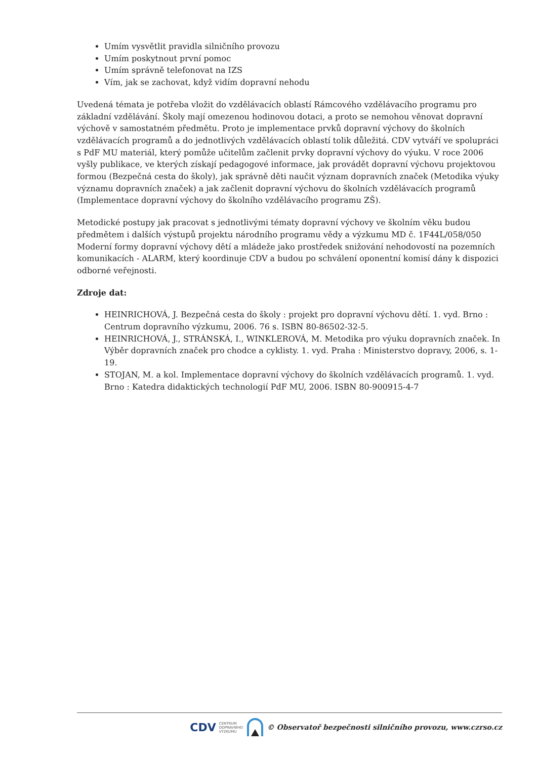Umím vysvětlit pravidla silničního provozu
Umím poskytnout první pomoc
Umím správně telefonovat na IZS
Vím, jak se zachovat, když vidím dopravní nehodu
Uvedená témata je potřeba vložit do vzdělávacích oblastí Rámcového vzdělávacího programu pro základní vzdělávání. Školy mají omezenou hodinovou dotaci, a proto se nemohou věnovat dopravní výchově v samostatném předmětu. Proto je implementace prvků dopravní výchovy do školních vzdělávacích programů a do jednotlivých vzdělávacích oblastí tolik důležitá. CDV vytváří ve spolupráci s PdF MU materiál, který pomůže učitelům začlenit prvky dopravní výchovy do výuku. V roce 2006 vyšly publikace, ve kterých získají pedagogové informace, jak provádět dopravní výchovu projektovou formou (Bezpečná cesta do školy), jak správně děti naučit význam dopravních značek (Metodika výuky významu dopravních značek) a jak začlenit dopravní výchovu do školních vzdělávacích programů (Implementace dopravní výchovy do školního vzdělávacího programu ZŠ).
Metodické postupy jak pracovat s jednotlivými tématy dopravní výchovy ve školním věku budou předmětem i dalších výstupů projektu národního programu vědy a výzkumu MD č. 1F44L/058/050 Moderní formy dopravní výchovy dětí a mládeže jako prostředek snižování nehodovostí na pozemních komunikacích - ALARM, který koordinuje CDV a budou po schválení oponentní komisí dány k dispozici odborné veřejnosti.
Zdroje dat:
HEINRICHOVÁ, J. Bezpečná cesta do školy : projekt pro dopravní výchovu dětí. 1. vyd. Brno : Centrum dopravního výzkumu, 2006. 76 s. ISBN 80-86502-32-5.
HEINRICHOVÁ, J., STRÁNSKÁ, I., WINKLEROVÁ, M. Metodika pro výuku dopravních značek. In Výběr dopravních značek pro chodce a cyklisty. 1. vyd. Praha : Ministerstvo dopravy, 2006, s. 1-19.
STOJAN, M. a kol. Implementace dopravní výchovy do školních vzdělávacích programů. 1. vyd. Brno : Katedra didaktických technologií PdF MU, 2006. ISBN 80-900915-4-7
CDV CENTRUM
DOPRAVNÍHO
VÝZKUMU © Observatoř bezpečnosti silničního provozu, www.czrso.cz